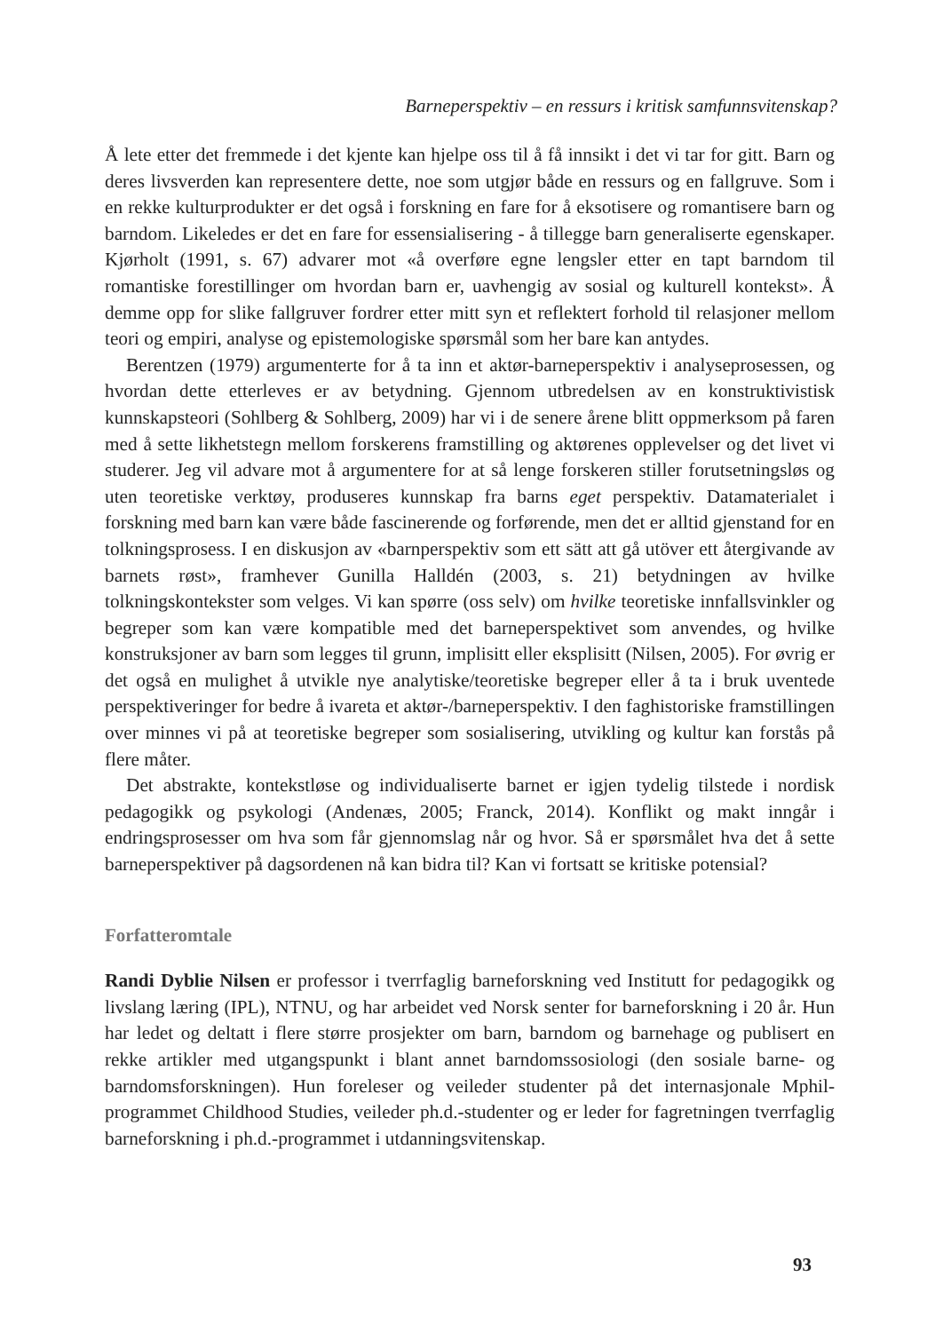Barneperspektiv – en ressurs i kritisk samfunnsvitenskap?
Å lete etter det fremmede i det kjente kan hjelpe oss til å få innsikt i det vi tar for gitt. Barn og deres livsverden kan representere dette, noe som utgjør både en ressurs og en fallgruve. Som i en rekke kulturprodukter er det også i forskning en fare for å eksotisere og romantisere barn og barndom. Likeledes er det en fare for essensialisering - å tillegge barn generaliserte egenskaper. Kjørholt (1991, s. 67) advarer mot «å overføre egne lengsler etter en tapt barndom til romantiske forestillinger om hvordan barn er, uavhengig av sosial og kulturell kontekst». Å demme opp for slike fallgruver fordrer etter mitt syn et reflektert forhold til relasjoner mellom teori og empiri, analyse og epistemologiske spørsmål som her bare kan antydes.
Berentzen (1979) argumenterte for å ta inn et aktør-barneperspektiv i analyseprosessen, og hvordan dette etterleves er av betydning. Gjennom utbredelsen av en konstruktivistisk kunnskapsteori (Sohlberg & Sohlberg, 2009) har vi i de senere årene blitt oppmerksom på faren med å sette likhetstegn mellom forskerens framstilling og aktørenes opplevelser og det livet vi studerer. Jeg vil advare mot å argumentere for at så lenge forskeren stiller forutsetningsløs og uten teoretiske verktøy, produseres kunnskap fra barns eget perspektiv. Datamaterialet i forskning med barn kan være både fascinerende og forførende, men det er alltid gjenstand for en tolkningsprosess. I en diskusjon av «barnperspektiv som ett sätt att gå utöver ett återgivande av barnets røst», framhever Gunilla Halldén (2003, s. 21) betydningen av hvilke tolkningskontekster som velges. Vi kan spørre (oss selv) om hvilke teoretiske innfallsvinkler og begreper som kan være kompatible med det barneperspektivet som anvendes, og hvilke konstruksjoner av barn som legges til grunn, implisitt eller eksplisitt (Nilsen, 2005). For øvrig er det også en mulighet å utvikle nye analytiske/teoretiske begreper eller å ta i bruk uventede perspektiveringer for bedre å ivareta et aktør-/barneperspektiv. I den faghistoriske framstillingen over minnes vi på at teoretiske begreper som sosialisering, utvikling og kultur kan forstås på flere måter.
Det abstrakte, kontekstløse og individualiserte barnet er igjen tydelig tilstede i nordisk pedagogikk og psykologi (Andenæs, 2005; Franck, 2014). Konflikt og makt inngår i endringsprosesser om hva som får gjennomslag når og hvor. Så er spørsmålet hva det å sette barneperspektiver på dagsordenen nå kan bidra til? Kan vi fortsatt se kritiske potensial?
Forfatteromtale
Randi Dyblie Nilsen er professor i tverrfaglig barneforskning ved Institutt for pedagogikk og livslang læring (IPL), NTNU, og har arbeidet ved Norsk senter for barneforskning i 20 år. Hun har ledet og deltatt i flere større prosjekter om barn, barndom og barnehage og publisert en rekke artikler med utgangspunkt i blant annet barndomssosiologi (den sosiale barne- og barndomsforskningen). Hun foreleser og veileder studenter på det internasjonale Mphil-programmet Childhood Studies, veileder ph.d.-studenter og er leder for fagretningen tverrfaglig barneforskning i ph.d.-programmet i utdanningsvitenskap.
93